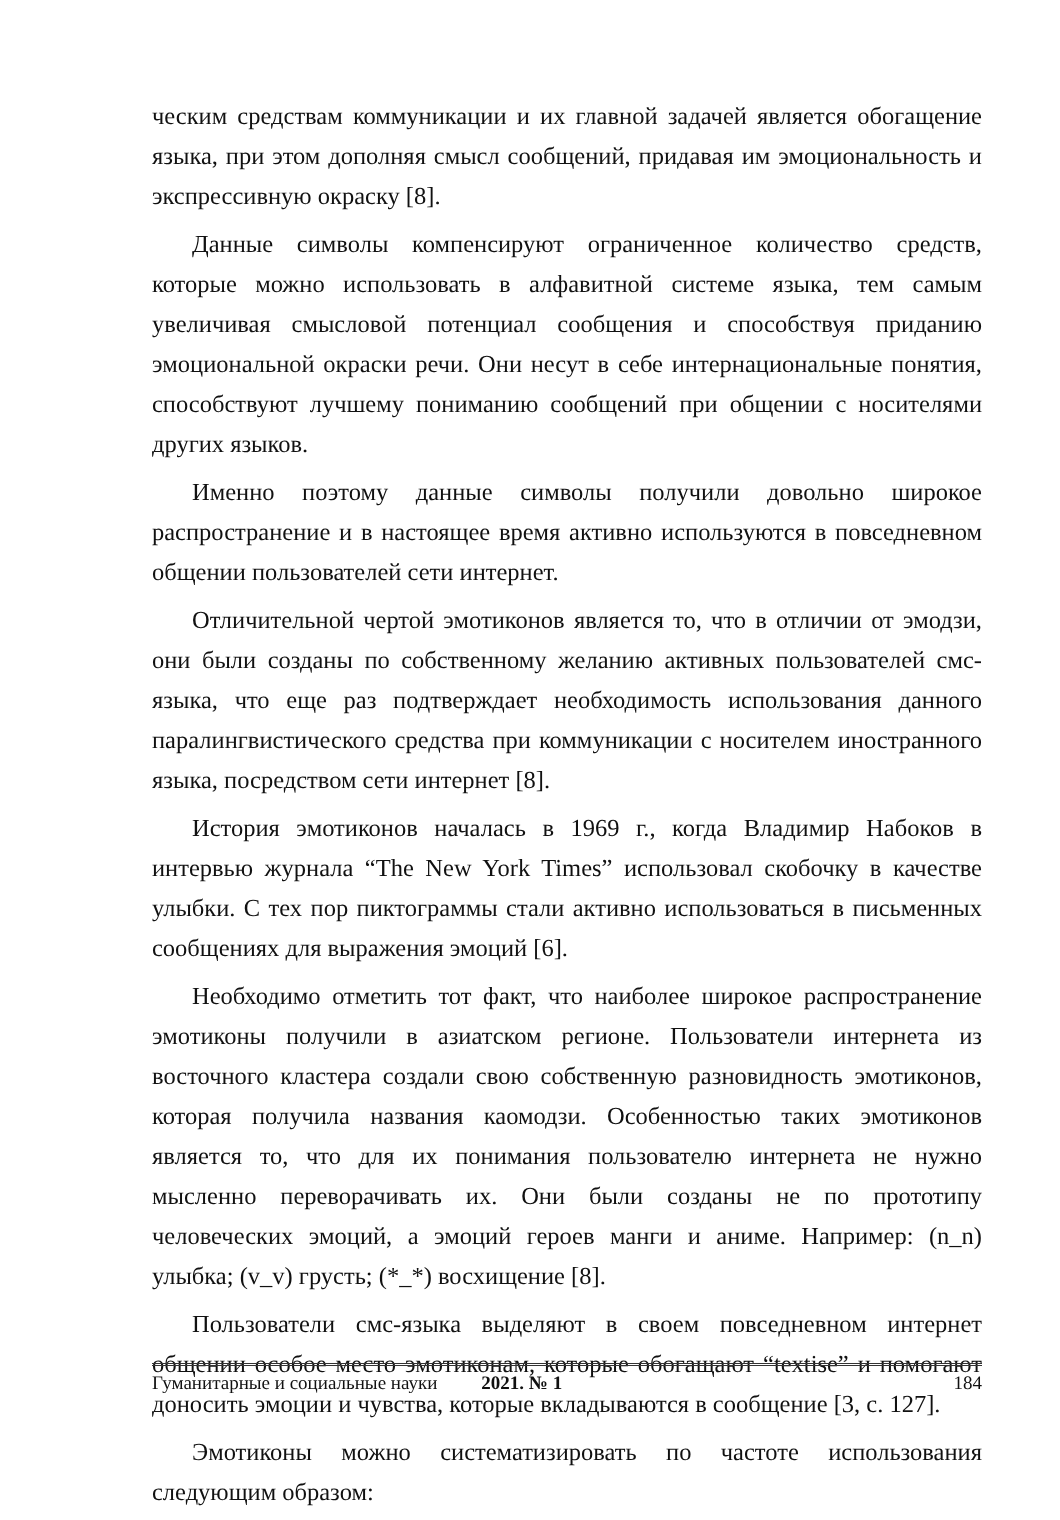ческим средствам коммуникации и их главной задачей является обогащение языка, при этом дополняя смысл сообщений, придавая им эмоциональность и экспрессивную окраску [8].
Данные символы компенсируют ограниченное количество средств, которые можно использовать в алфавитной системе языка, тем самым увеличивая смысловой потенциал сообщения и способствуя приданию эмоциональной окраски речи. Они несут в себе интернациональные понятия, способствуют лучшему пониманию сообщений при общении с носителями других языков.
Именно поэтому данные символы получили довольно широкое распространение и в настоящее время активно используются в повседневном общении пользователей сети интернет.
Отличительной чертой эмотиконов является то, что в отличии от эмодзи, они были созданы по собственному желанию активных пользователей смс-языка, что еще раз подтверждает необходимость использования данного паралингвистического средства при коммуникации с носителем иностранного языка, посредством сети интернет [8].
История эмотиконов началась в 1969 г., когда Владимир Набоков в интервью журнала “The New York Times” использовал скобочку в качестве улыбки. С тех пор пиктограммы стали активно использоваться в письменных сообщениях для выражения эмоций [6].
Необходимо отметить тот факт, что наиболее широкое распространение эмотиконы получили в азиатском регионе. Пользователи интернета из восточного кластера создали свою собственную разновидность эмотиконов, которая получила названия каомодзи. Особенностью таких эмотиконов является то, что для их понимания пользователю интернета не нужно мысленно переворачивать их. Они были созданы не по прототипу человеческих эмоций, а эмоций героев манги и аниме. Например: (n_n) улыбка; (v_v) грусть; (*_*) восхищение [8].
Пользователи смс-языка выделяют в своем повседневном интернет общении особое место эмотиконам, которые обогащают “textise” и помогают доносить эмоции и чувства, которые вкладываются в сообщение [3, с. 127].
Эмотиконы можно систематизировать по частоте использования следующим образом:
Гуманитарные и социальные науки 2021. № 1 184